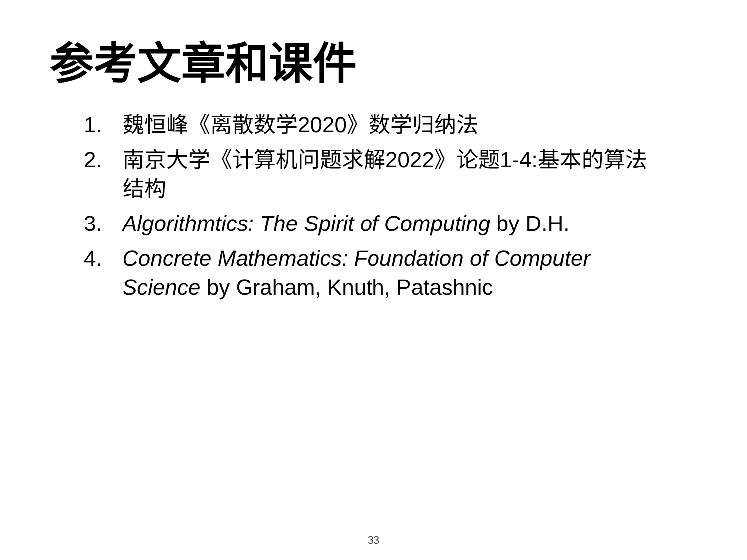参考文章和课件
1. 魏恒峰《离散数学2020》数学归纳法
2. 南京大学《计算机问题求解2022》论题1-4:基本的算法结构
3. Algorithmtics: The Spirit of Computing by D.H.
4. Concrete Mathematics: Foundation of Computer Science by Graham, Knuth, Patashnic
33